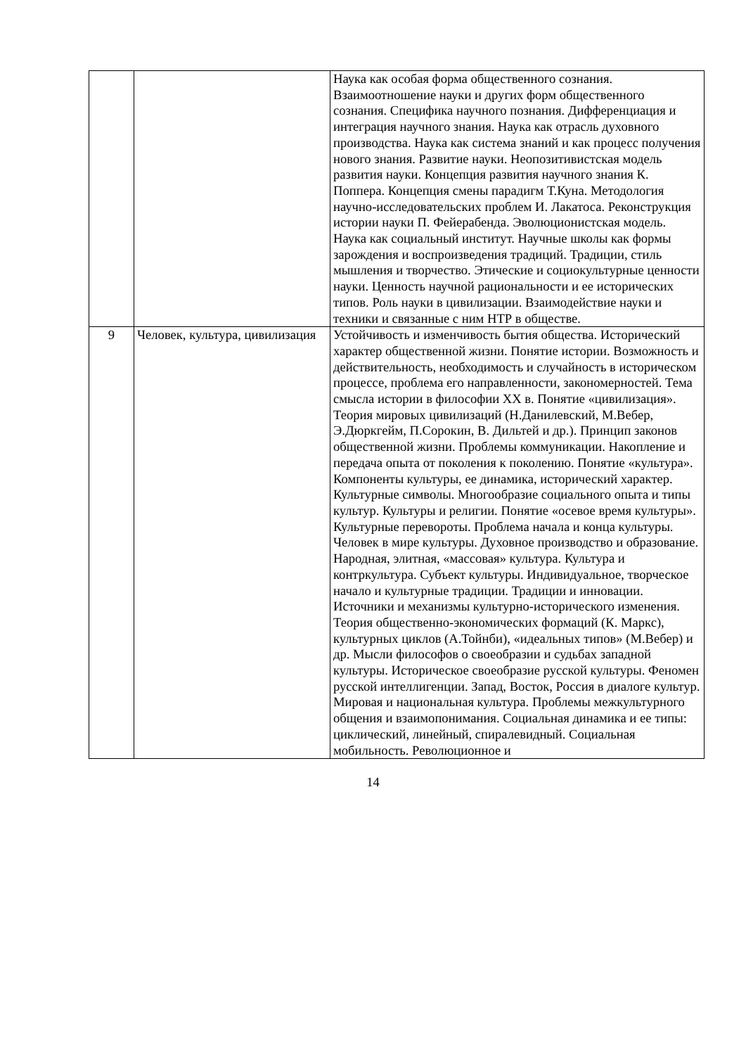| | | Наука как особая форма общественного сознания. Взаимоотношение науки и других форм общественного сознания. Специфика научного познания. Дифференциация и интеграция научного знания. Наука как отрасль духовного производства. Наука как система знаний и как процесс получения нового знания. Развитие науки. Неопозитивистская модель развития науки. Концепция развития научного знания К. Поппера. Концепция смены парадигм Т.Куна. Методология научно-исследовательских проблем И. Лакатоса. Реконструкция истории науки П. Фейерабенда. Эволюционистская модель. Наука как социальный институт. Научные школы как формы зарождения и воспроизведения традиций. Традиции, стиль мышления и творчество. Этические и социокультурные ценности науки. Ценность научной рациональности и ее исторических типов. Роль науки в цивилизации. Взаимодействие науки и техники и связанные с ним НТР в обществе. |
| 9 | Человек, культура, цивилизация | Устойчивость и изменчивость бытия общества. Исторический характер общественной жизни. Понятие истории. Возможность и действительность, необходимость и случайность в историческом процессе, проблема его направленности, закономерностей. Тема смысла истории в философии XX в. Понятие «цивилизация». Теория мировых цивилизаций (Н.Данилевский, М.Вебер, Э.Дюркгейм, П.Сорокин, В. Дильтей и др.). Принцип законов общественной жизни. Проблемы коммуникации. Накопление и передача опыта от поколения к поколению. Понятие «культура». Компоненты культуры, ее динамика, исторический характер. Культурные символы. Многообразие социального опыта и типы культур. Культуры и религии. Понятие «осевое время культуры». Культурные перевороты. Проблема начала и конца культуры. Человек в мире культуры. Духовное производство и образование. Народная, элитная, «массовая» культура. Культура и контркультура. Субъект культуры. Индивидуальное, творческое начало и культурные традиции. Традиции и инновации. Источники и механизмы культурно-исторического изменения. Теория общественно-экономических формаций (К. Маркс), культурных циклов (А.Тойнби), «идеальных типов» (М.Вебер) и др. Мысли философов о своеобразии и судьбах западной культуры. Историческое своеобразие русской культуры. Феномен русской интеллигенции. Запад, Восток, Россия в диалоге культур. Мировая и национальная культура. Проблемы межкультурного общения и взаимопонимания. Социальная динамика и ее типы: циклический, линейный, спиралевидный. Социальная мобильность. Революционное и |
14